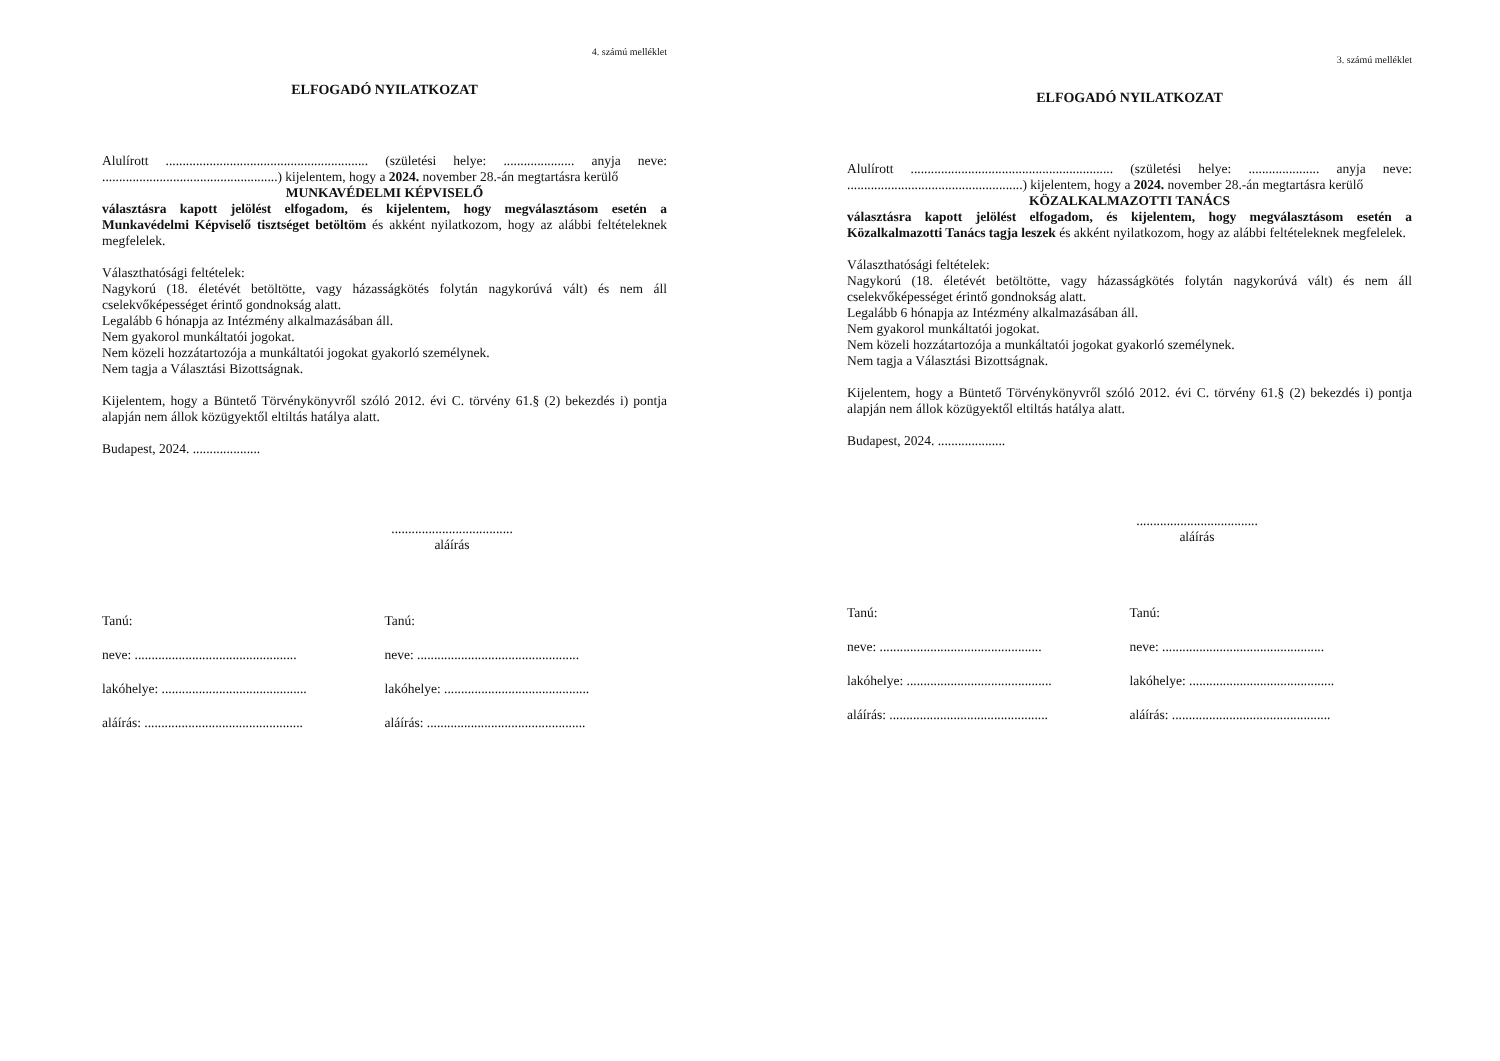4. számú melléklet
ELFOGADÓ NYILATKOZAT
Alulírott ............................................................ (születési helye: ..................... anyja neve: ....................................................) kijelentem, hogy a 2024. november 28.-án megtartásra kerülő
MUNKAVÉDELMI KÉPVISELŐ
választásra kapott jelölést elfogadom, és kijelentem, hogy megválasztásom esetén a Munkavédelmi Képviselő tisztséget betöltöm és akként nyilatkozom, hogy az alábbi feltételeknek megfelelek.
Választhatósági feltételek:
Nagykorú (18. életévét betöltötte, vagy házasságkötés folytán nagykorúvá vált) és nem áll cselekvőképességet érintő gondnokság alatt.
Legalább 6 hónapja az Intézmény alkalmazásában áll.
Nem gyakorol munkáltatói jogokat.
Nem közeli hozzátartozója a munkáltatói jogokat gyakorló személynek.
Nem tagja a Választási Bizottságnak.
Kijelentem, hogy a Büntető Törvénykönyvről szóló 2012. évi C. törvény 61.§ (2) bekezdés i) pontja alapján nem állok közügyektől eltiltás hatálya alatt.
Budapest, 2024. ....................
....................................
aláírás
Tanú:
neve: ................................................
lakóhelye: ...........................................
aláírás: ...............................................
Tanú:
neve: ................................................
lakóhelye: ...........................................
aláírás: ...............................................
3. számú melléklet
ELFOGADÓ NYILATKOZAT
Alulírott ............................................................ (születési helye: ..................... anyja neve: ....................................................) kijelentem, hogy a 2024. november 28.-án megtartásra kerülő
KÖZALKALMAZOTTI TANÁCS
választásra kapott jelölést elfogadom, és kijelentem, hogy megválasztásom esetén a Közalkalmazotti Tanács tagja leszek és akként nyilatkozom, hogy az alábbi feltételeknek megfelelek.
Választhatósági feltételek:
Nagykorú (18. életévét betöltötte, vagy házasságkötés folytán nagykorúvá vált) és nem áll cselekvőképességet érintő gondnokság alatt.
Legalább 6 hónapja az Intézmény alkalmazásában áll.
Nem gyakorol munkáltatói jogokat.
Nem közeli hozzátartozója a munkáltatói jogokat gyakorló személynek.
Nem tagja a Választási Bizottságnak.
Kijelentem, hogy a Büntető Törvénykönyvről szóló 2012. évi C. törvény 61.§ (2) bekezdés i) pontja alapján nem állok közügyektől eltiltás hatálya alatt.
Budapest, 2024. ....................
....................................
aláírás
Tanú:
neve: ................................................
lakóhelye: ...........................................
aláírás: ...............................................
Tanú:
neve: ................................................
lakóhelye: ...........................................
aláírás: ...............................................